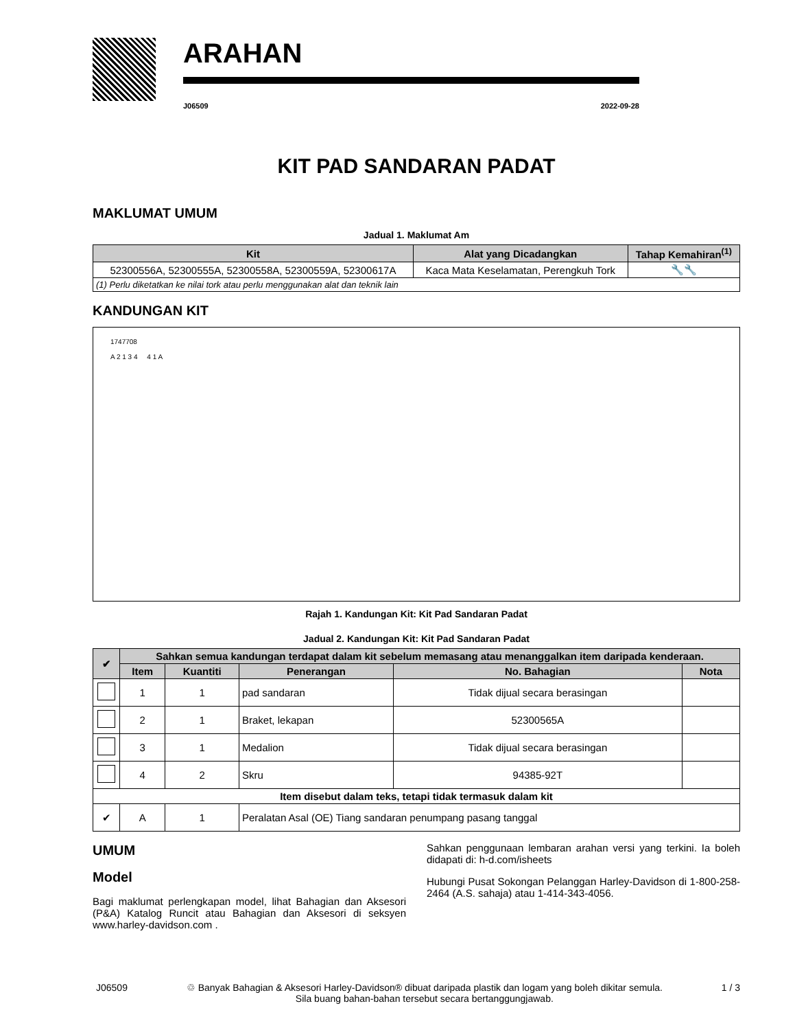ARAHAN
J06509 2022-09-28
KIT PAD SANDARAN PADAT
MAKLUMAT UMUM
Jadual 1. Maklumat Am
| Kit | Alat yang Dicadangkan | Tahap Kemahiran<sup>(1)</sup> |
| --- | --- | --- |
| 52300556A, 52300555A, 52300558A, 52300559A, 52300617A | Kaca Mata Keselamatan, Perengkuh Tork | 🔧🔧 |
| (1) Perlu diketatkan ke nilai tork atau perlu menggunakan alat dan teknik lain | | |
KANDUNGAN KIT
1747708
A 2 1 3 4 4 1 A
Rajah 1. Kandungan Kit: Kit Pad Sandaran Padat
Jadual 2. Kandungan Kit: Kit Pad Sandaran Padat
| ✔ | Sahkan semua kandungan terdapat dalam kit sebelum memasang atau menanggalkan item daripada kenderaan. | | | | |
| --- | --- | --- | --- | --- | --- |
| | Item | Kuantiti | Penerangan | No. Bahagian | Nota |
| | 1 | 1 | pad sandaran | Tidak dijual secara berasingan | |
| | 2 | 1 | Braket, lekapan | 52300565A | |
| | 3 | 1 | Medalion | Tidak dijual secara berasingan | |
| | 4 | 2 | Skru | 94385-92T | |
| Item disebut dalam teks, tetapi tidak termasuk dalam kit | | | | | |
| ✔ | A | 1 | Peralatan Asal (OE) Tiang sandaran penumpang pasang tanggal | | |
UMUM
Model
Bagi maklumat perlengkapan model, lihat Bahagian dan Aksesori (P&A) Katalog Runcit atau Bahagian dan Aksesori di seksyen www.harley-davidson.com .
Sahkan penggunaan lembaran arahan versi yang terkini. Ia boleh didapati di: h-d.com/isheets
Hubungi Pusat Sokongan Pelanggan Harley-Davidson di 1-800-258-2464 (A.S. sahaja) atau 1-414-343-4056.
J06509 ♲ Banyak Bahagian & Aksesori Harley-Davidson® dibuat daripada plastik dan logam yang boleh dikitar semula.
Sila buang bahan-bahan tersebut secara bertanggungjawab. 1 / 3